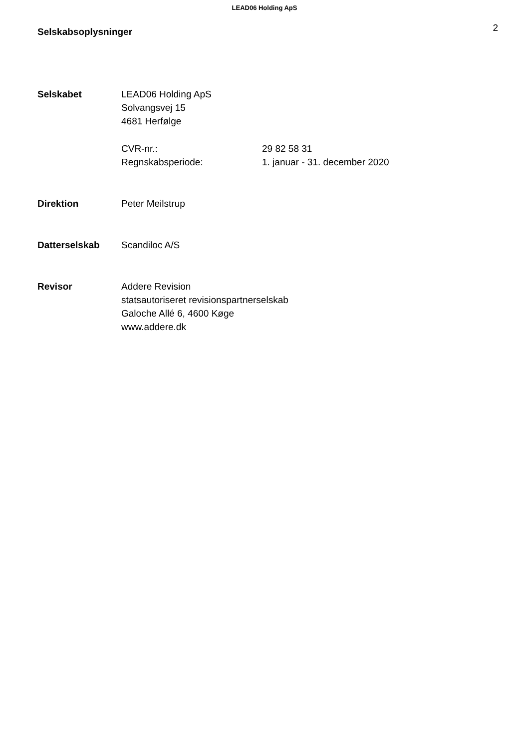LEAD06 Holding ApS
Selskabsoplysninger
2
Selskabet LEAD06 Holding ApS
Solvangsvej 15
4681 Herfølge
CVR-nr.: 29 82 58 31
Regnskabsperiode: 1. januar - 31. december 2020
Direktion Peter Meilstrup
Datterselskab Scandiloc A/S
Revisor Addere Revision
statsautoriseret revisionspartnerselskab
Galoche Allé 6, 4600 Køge
www.addere.dk